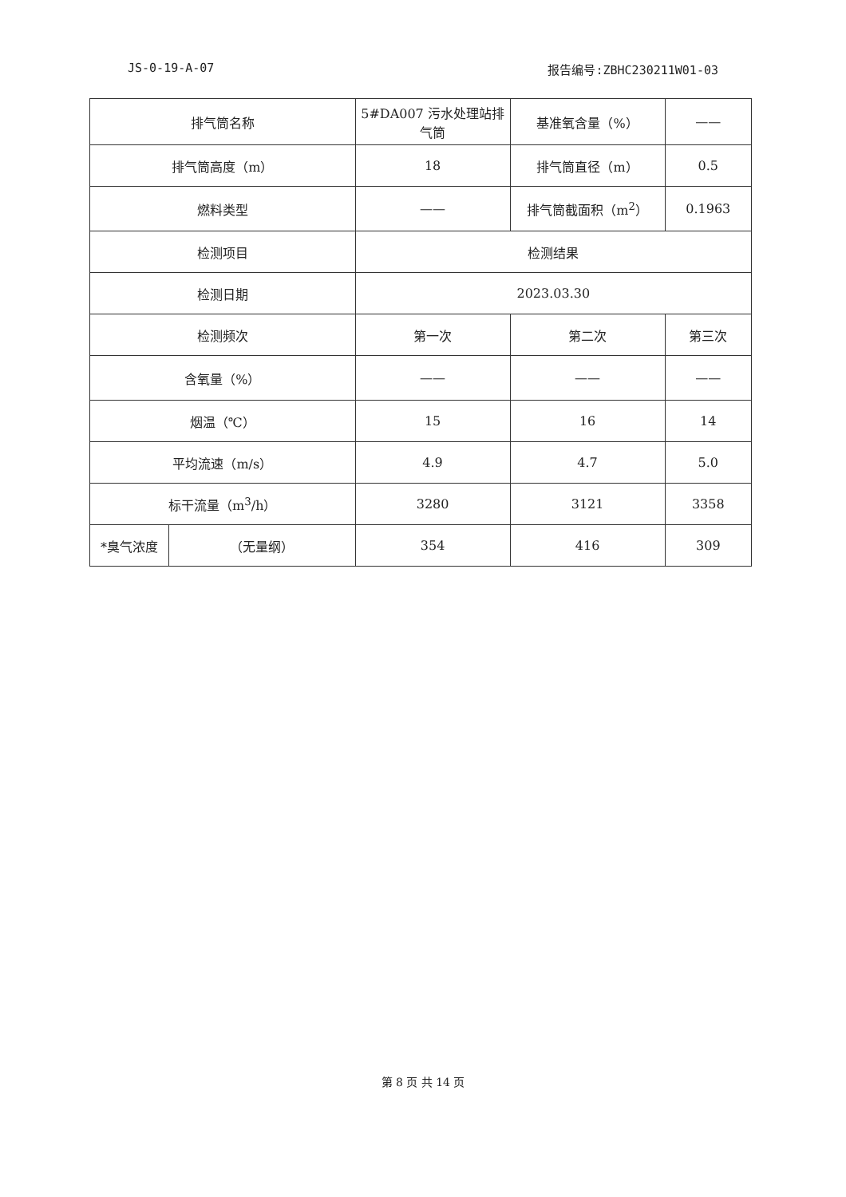JS-0-19-A-07 报告编号:ZBHC230211W01-03
| 排气筒名称 | | 5#DA007 污水处理站排气筒 | 基准氧含量（%） | —— |
| 排气筒高度（m） | | 18 | 排气筒直径（m） | 0.5 |
| 燃料类型 | | —— | 排气筒截面积（m<sup>2</sup>） | 0.1963 |
| 检测项目 | | 检测结果 | | |
| 检测日期 | | 2023.03.30 | | |
| 检测频次 | | 第一次 | 第二次 | 第三次 |
| 含氧量（%） | | —— | —— | —— |
| 烟温（℃） | | 15 | 16 | 14 |
| 平均流速（m/s） | | 4.9 | 4.7 | 5.0 |
| 标干流量（m<sup>3</sup>/h） | | 3280 | 3121 | 3358 |
| *臭气浓度 | （无量纲） | 354 | 416 | 309 |
第 8 页 共 14 页